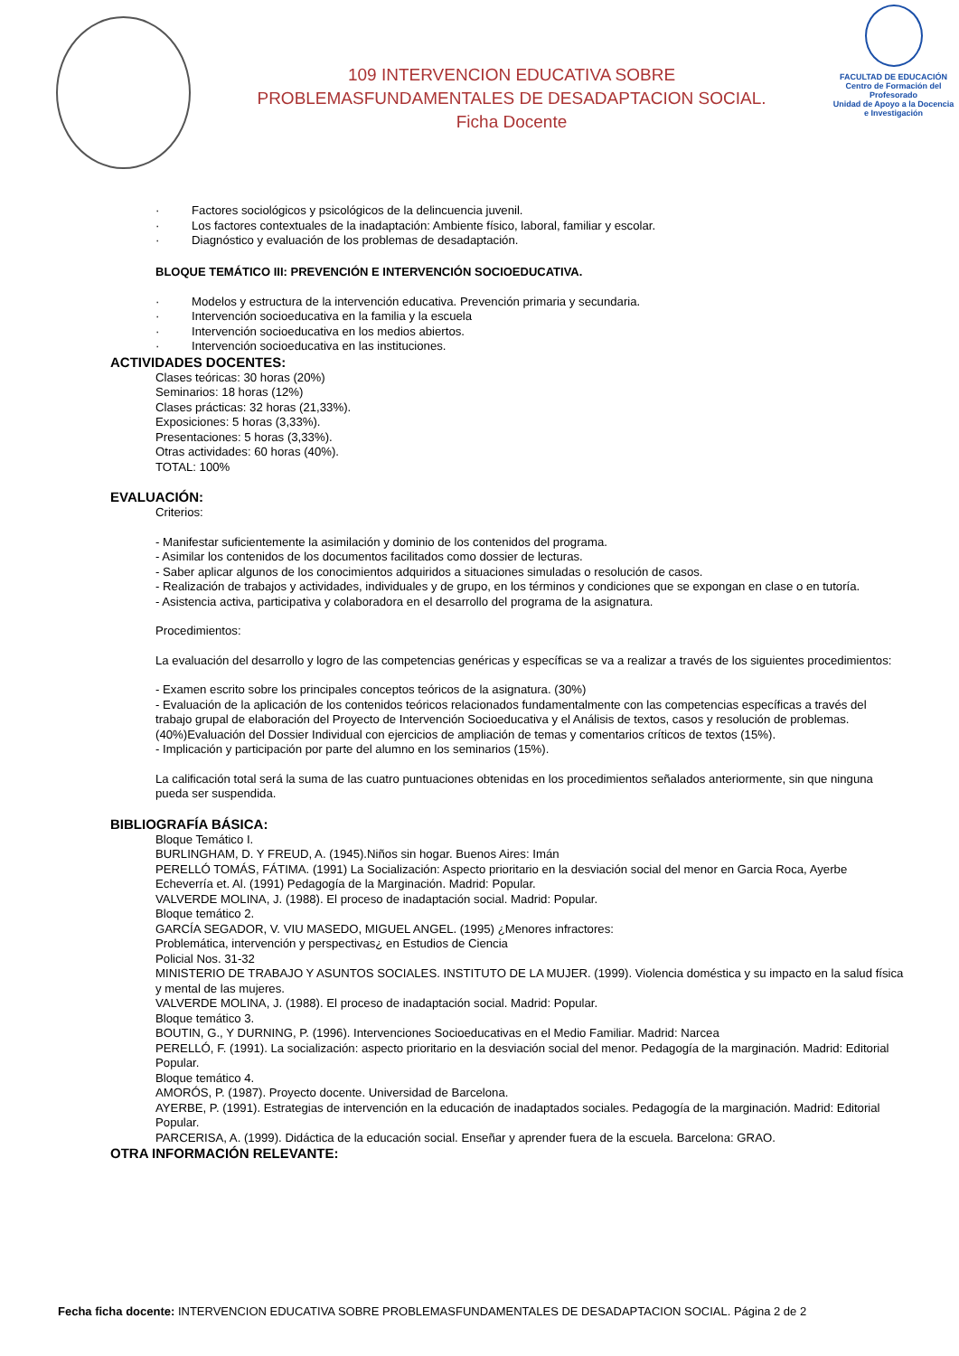109 INTERVENCION EDUCATIVA SOBRE
PROBLEMASFUNDAMENTALES DE DESADAPTACION SOCIAL.
Ficha Docente
FACULTAD DE EDUCACIÓN
Centro de Formación del Profesorado
Unidad de Apoyo a la Docencia
e Investigación
· Factores sociológicos y psicológicos de la delincuencia juvenil.
· Los factores contextuales de la inadaptación: Ambiente físico, laboral, familiar y escolar.
· Diagnóstico y evaluación de los problemas de desadaptación.
BLOQUE TEMÁTICO III: PREVENCIÓN E INTERVENCIÓN SOCIOEDUCATIVA.
· Modelos y estructura de la intervención educativa. Prevención primaria y secundaria.
· Intervención socioeducativa en la familia y la escuela
· Intervención socioeducativa en los medios abiertos.
· Intervención socioeducativa en las instituciones.
ACTIVIDADES DOCENTES:
Clases teóricas: 30 horas (20%)
Seminarios: 18 horas (12%)
Clases prácticas: 32 horas (21,33%).
Exposiciones: 5 horas (3,33%).
Presentaciones: 5 horas (3,33%).
Otras actividades: 60 horas (40%).
TOTAL: 100%
EVALUACIÓN:
Criterios:
- Manifestar suficientemente la asimilación y dominio de los contenidos del programa.
- Asimilar los contenidos de los documentos facilitados como dossier de lecturas.
- Saber aplicar algunos de los conocimientos adquiridos a situaciones simuladas o resolución de casos.
- Realización de trabajos y actividades, individuales y de grupo, en los términos y condiciones que se expongan en clase o en tutoría.
- Asistencia activa, participativa y colaboradora en el desarrollo del programa de la asignatura.
Procedimientos:
La evaluación del desarrollo y logro de las competencias genéricas y específicas se va a realizar a través de los siguientes procedimientos:
- Examen escrito sobre los principales conceptos teóricos de la asignatura. (30%)
- Evaluación de la aplicación de los contenidos teóricos relacionados fundamentalmente con las competencias específicas a través del trabajo grupal de elaboración del Proyecto de Intervención Socioeducativa y el Análisis de textos, casos y resolución de problemas. (40%)Evaluación del Dossier Individual con ejercicios de ampliación de temas y comentarios críticos de textos (15%).
- Implicación y participación por parte del alumno en los seminarios (15%).
La calificación total será la suma de las cuatro puntuaciones obtenidas en los procedimientos señalados anteriormente, sin que ninguna pueda ser suspendida.
BIBLIOGRAFÍA BÁSICA:
Bloque Temático I.
BURLINGHAM, D. Y FREUD, A. (1945).Niños sin hogar. Buenos Aires: Imán
PERELLÓ TOMÁS, FÁTIMA. (1991) La Socialización: Aspecto prioritario en la desviación social del menor en Garcia Roca, Ayerbe Echeverría et. Al. (1991) Pedagogía de la Marginación. Madrid: Popular.
VALVERDE MOLINA, J. (1988). El proceso de inadaptación social. Madrid: Popular.
Bloque temático 2.
GARCÍA SEGADOR, V. VIU MASEDO, MIGUEL ANGEL. (1995) ¿Menores infractores:
Problemática, intervención y perspectivas¿ en Estudios de Ciencia
Policial Nos. 31-32
MINISTERIO DE TRABAJO Y ASUNTOS SOCIALES. INSTITUTO DE LA MUJER. (1999). Violencia doméstica y su impacto en la salud física y mental de las mujeres.
VALVERDE MOLINA, J. (1988). El proceso de inadaptación social. Madrid: Popular.
Bloque temático 3.
BOUTIN, G., Y DURNING, P. (1996). Intervenciones Socioeducativas en el Medio Familiar. Madrid: Narcea
PERELLÓ, F. (1991). La socialización: aspecto prioritario en la desviación social del menor. Pedagogía de la marginación. Madrid: Editorial Popular.
Bloque temático 4.
AMORÓS, P. (1987). Proyecto docente. Universidad de Barcelona.
AYERBE, P. (1991). Estrategias de intervención en la educación de inadaptados sociales. Pedagogía de la marginación. Madrid: Editorial Popular.
PARCERISA, A. (1999). Didáctica de la educación social. Enseñar y aprender fuera de la escuela. Barcelona: GRAO.
OTRA INFORMACIÓN RELEVANTE:
Fecha ficha docente: INTERVENCION EDUCATIVA SOBRE PROBLEMASFUNDAMENTALES DE DESADAPTACION SOCIAL. Página 2 de 2